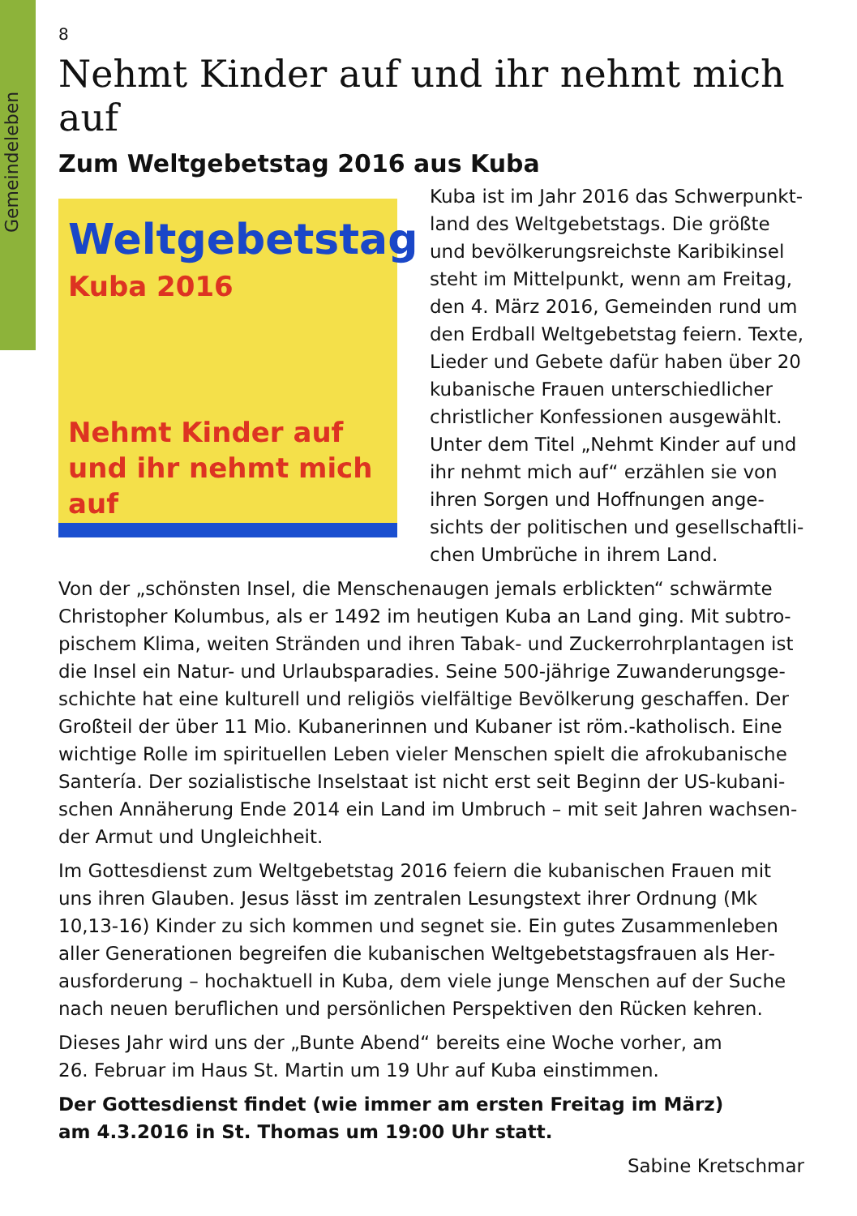Gemeindeleben
8
Nehmt Kinder auf und ihr nehmt mich auf
Zum Weltgebetstag 2016 aus Kuba
Weltgebetstag
Kuba 2016
Nehmt Kinder auf
und ihr nehmt mich auf
Kuba ist im Jahr 2016 das Schwerpunkt­land des Weltgebetstags. Die größte und bevölkerungsreichste Karibikinsel steht im Mittelpunkt, wenn am Freitag, den 4. März 2016, Gemeinden rund um den Erdball Weltgebetstag feiern. Texte, Lieder und Gebete dafür haben über 20 kubanische Frauen unterschiedlicher christlicher Konfessionen ausgewählt. Unter dem Titel „Nehmt Kinder auf und ihr nehmt mich auf“ erzählen sie von ihren Sorgen und Hoffnungen ange­sichts der politischen und gesellschaftli­chen Umbrüche in ihrem Land.
Von der „schönsten Insel, die Menschenaugen jemals erblickten“ schwärmte Christopher Kolumbus, als er 1492 im heutigen Kuba an Land ging. Mit subtro­pischem Klima, weiten Stränden und ihren Tabak- und Zuckerrohrplantagen ist die Insel ein Natur- und Urlaubsparadies. Seine 500-jährige Zuwanderungsge­schichte hat eine kulturell und religiös vielfältige Bevölkerung geschaffen. Der Großteil der über 11 Mio. Kubanerinnen und Kubaner ist röm.-katholisch. Eine wichtige Rolle im spirituellen Leben vieler Menschen spielt die afrokubanische Santería. Der sozialistische Inselstaat ist nicht erst seit Beginn der US-kubani­schen Annäherung Ende 2014 ein Land im Umbruch – mit seit Jahren wachsen­der Armut und Ungleichheit.
Im Gottesdienst zum Weltgebetstag 2016 feiern die kubanischen Frauen mit uns ihren Glauben. Jesus lässt im zentralen Lesungstext ihrer Ordnung (Mk 10,13-16) Kinder zu sich kommen und segnet sie. Ein gutes Zusammenleben aller Generationen begreifen die kubanischen Weltgebetstagsfrauen als Her­ausforderung – hochaktuell in Kuba, dem viele junge Menschen auf der Suche nach neuen beruflichen und persönlichen Perspektiven den Rücken kehren.
Dieses Jahr wird uns der „Bunte Abend“ bereits eine Woche vorher, am
26. Februar im Haus St. Martin um 19 Uhr auf Kuba einstimmen.
Der Gottesdienst findet (wie immer am ersten Freitag im März)
am 4.3.2016 in St. Thomas um 19:00 Uhr statt.
Sabine Kretschmar